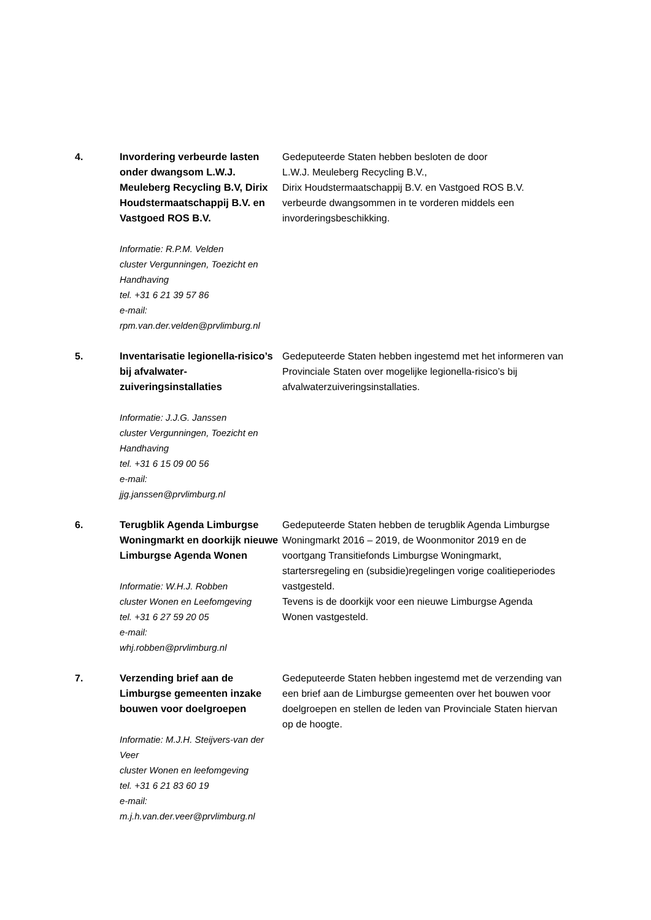| 4. | Invordering verbeurde lasten onder dwangsom L.W.J. Meuleberg Recycling B.V, Dirix Houdstermaatschappij B.V. en Vastgoed ROS B.V. Informatie: R.P.M. Velden cluster Vergunningen, Toezicht en Handhaving tel. +31 6 21 39 57 86 e-mail: rpm.van.der.velden@prvlimburg.nl | Gedeputeerde Staten hebben besloten de door L.W.J. Meuleberg Recycling B.V., Dirix Houdstermaatschappij B.V. en Vastgoed ROS B.V. verbeurde dwangsommen in te vorderen middels een invorderingsbeschikking. |
| 5. | Inventarisatie legionella-risico’s bij afvalwater-zuiveringsinstallaties Informatie: J.J.G. Janssen cluster Vergunningen, Toezicht en Handhaving tel. +31 6 15 09 00 56 e-mail: jjg.janssen@prvlimburg.nl | Gedeputeerde Staten hebben ingestemd met het informeren van Provinciale Staten over mogelijke legionella-risico’s bij afvalwaterzuiveringsinstallaties. |
| 6. | Terugblik Agenda Limburgse Woningmarkt en doorkijk nieuwe Limburgse Agenda Wonen Informatie: W.H.J. Robben cluster Wonen en Leefomgeving tel. +31 6 27 59 20 05 e-mail: whj.robben@prvlimburg.nl | Gedeputeerde Staten hebben de terugblik Agenda Limburgse Woningmarkt 2016 – 2019, de Woonmonitor 2019 en de voortgang Transitiefonds Limburgse Woningmarkt, startersregeling en (subsidie)regelingen vorige coalitieperiodes vastgesteld. Tevens is de doorkijk voor een nieuwe Limburgse Agenda Wonen vastgesteld. |
| 7. | Verzending brief aan de Limburgse gemeenten inzake bouwen voor doelgroepen Informatie: M.J.H. Steijvers-van der Veer cluster Wonen en leefomgeving tel. +31 6 21 83 60 19 e-mail: m.j.h.van.der.veer@prvlimburg.nl | Gedeputeerde Staten hebben ingestemd met de verzending van een brief aan de Limburgse gemeenten over het bouwen voor doelgroepen en stellen de leden van Provinciale Staten hiervan op de hoogte. |